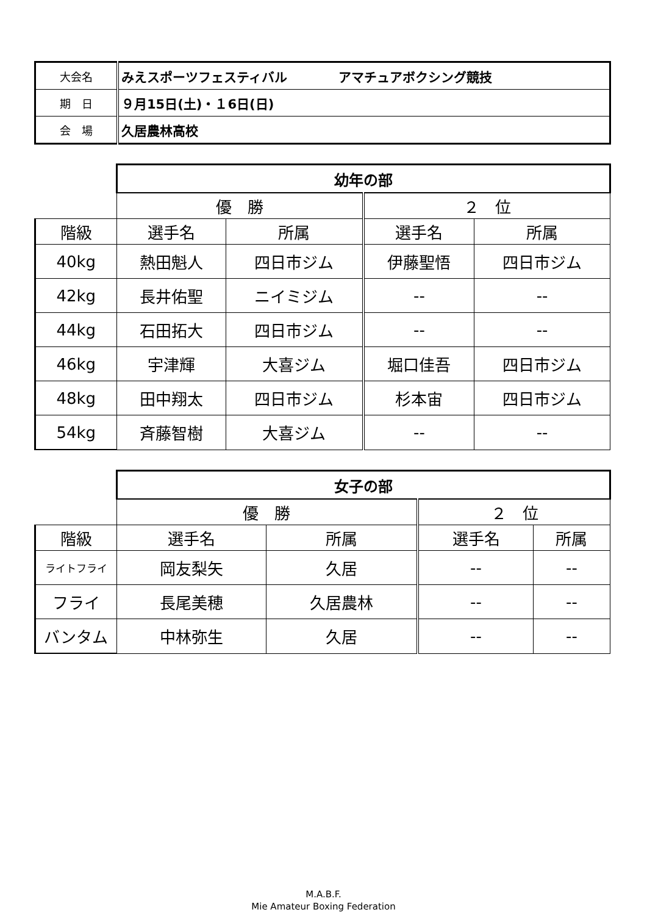| 大会名 | みえスポーツフェスティバル アマチュアボクシング競技 |
| 期 日 | ９月15日(土)・１6日(日) |
| 会 場 | 久居農林高校 |
| | 幼年の部 | | | |
| --- | --- | --- | --- | --- |
| | 優 勝 | | ２ 位 | |
| 階級 | 選手名 | 所属 | 選手名 | 所属 |
| 40kg | 熱田魁人 | 四日市ジム | 伊藤聖悟 | 四日市ジム |
| 42kg | 長井佑聖 | ニイミジム | -- | -- |
| 44kg | 石田拓大 | 四日市ジム | -- | -- |
| 46kg | 宇津輝 | 大喜ジム | 堀口佳吾 | 四日市ジム |
| 48kg | 田中翔太 | 四日市ジム | 杉本宙 | 四日市ジム |
| 54kg | 斉藤智樹 | 大喜ジム | -- | -- |
| | 女子の部 | | | |
| --- | --- | --- | --- | --- |
| | 優 勝 | | ２ 位 | |
| 階級 | 選手名 | 所属 | 選手名 | 所属 |
| ライトフライ | 岡友梨矢 | 久居 | -- | -- |
| フライ | 長尾美穂 | 久居農林 | -- | -- |
| バンタム | 中林弥生 | 久居 | -- | -- |
M.A.B.F.
Mie Amateur Boxing Federation